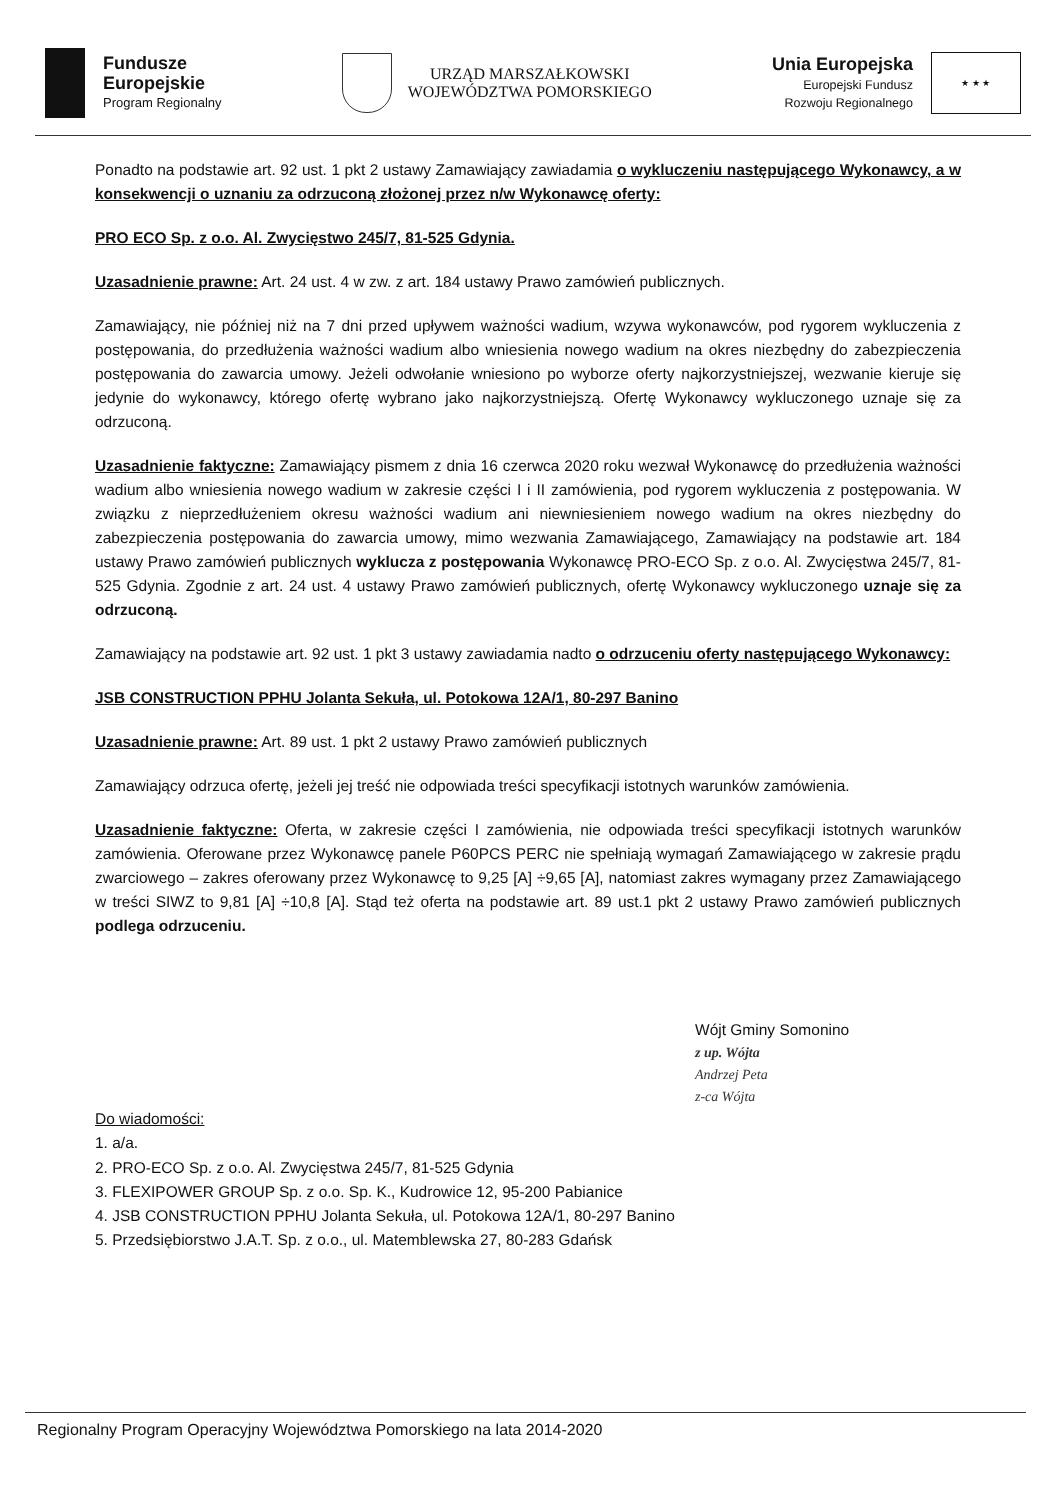Fundusze
Europejskie
Program Regionalny
URZĄD MARSZAŁKOWSKI
WOJEWÓDZTWA POMORSKIEGO
Unia Europejska
Europejski Fundusz
Rozwoju Regionalnego
★ ★ ★
Ponadto na podstawie art. 92 ust. 1 pkt 2 ustawy Zamawiający zawiadamia o wykluczeniu następującego Wykonawcy, a w konsekwencji o uznaniu za odrzuconą złożonej przez n/w Wykonawcę oferty:
PRO ECO Sp. z o.o. Al. Zwycięstwo 245/7, 81-525 Gdynia.
Uzasadnienie prawne: Art. 24 ust. 4 w zw. z art. 184 ustawy Prawo zamówień publicznych.
Zamawiający, nie później niż na 7 dni przed upływem ważności wadium, wzywa wykonawców, pod rygorem wykluczenia z postępowania, do przedłużenia ważności wadium albo wniesienia nowego wadium na okres niezbędny do zabezpieczenia postępowania do zawarcia umowy. Jeżeli odwołanie wniesiono po wyborze oferty najkorzystniejszej, wezwanie kieruje się jedynie do wykonawcy, którego ofertę wybrano jako najkorzystniejszą. Ofertę Wykonawcy wykluczonego uznaje się za odrzuconą.
Uzasadnienie faktyczne: Zamawiający pismem z dnia 16 czerwca 2020 roku wezwał Wykonawcę do przedłużenia ważności wadium albo wniesienia nowego wadium w zakresie części I i II zamówienia, pod rygorem wykluczenia z postępowania. W związku z nieprzedłużeniem okresu ważności wadium ani niewniesieniem nowego wadium na okres niezbędny do zabezpieczenia postępowania do zawarcia umowy, mimo wezwania Zamawiającego, Zamawiający na podstawie art. 184 ustawy Prawo zamówień publicznych wyklucza z postępowania Wykonawcę PRO-ECO Sp. z o.o. Al. Zwycięstwa 245/7, 81-525 Gdynia. Zgodnie z art. 24 ust. 4 ustawy Prawo zamówień publicznych, ofertę Wykonawcy wykluczonego uznaje się za odrzuconą.
Zamawiający na podstawie art. 92 ust. 1 pkt 3 ustawy zawiadamia nadto o odrzuceniu oferty następującego Wykonawcy:
JSB CONSTRUCTION PPHU Jolanta Sekuła, ul. Potokowa 12A/1, 80-297 Banino
Uzasadnienie prawne: Art. 89 ust. 1 pkt 2 ustawy Prawo zamówień publicznych
Zamawiający odrzuca ofertę, jeżeli jej treść nie odpowiada treści specyfikacji istotnych warunków zamówienia.
Uzasadnienie faktyczne: Oferta, w zakresie części I zamówienia, nie odpowiada treści specyfikacji istotnych warunków zamówienia. Oferowane przez Wykonawcę panele P60PCS PERC nie spełniają wymagań Zamawiającego w zakresie prądu zwarciowego – zakres oferowany przez Wykonawcę to 9,25 [A] ÷9,65 [A], natomiast zakres wymagany przez Zamawiającego w treści SIWZ to 9,81 [A] ÷10,8 [A]. Stąd też oferta na podstawie art. 89 ust.1 pkt 2 ustawy Prawo zamówień publicznych podlega odrzuceniu.
Wójt Gminy Somonino
z up. Wójta
Andrzej Peta
z-ca Wójta
Do wiadomości:
1. a/a.
2. PRO-ECO Sp. z o.o. Al. Zwycięstwa 245/7, 81-525 Gdynia
3. FLEXIPOWER GROUP Sp. z o.o. Sp. K., Kudrowice 12, 95-200 Pabianice
4. JSB CONSTRUCTION PPHU Jolanta Sekuła, ul. Potokowa 12A/1, 80-297 Banino
5. Przedsiębiorstwo J.A.T. Sp. z o.o., ul. Matemblewska 27, 80-283 Gdańsk
Regionalny Program Operacyjny Województwa Pomorskiego na lata 2014-2020